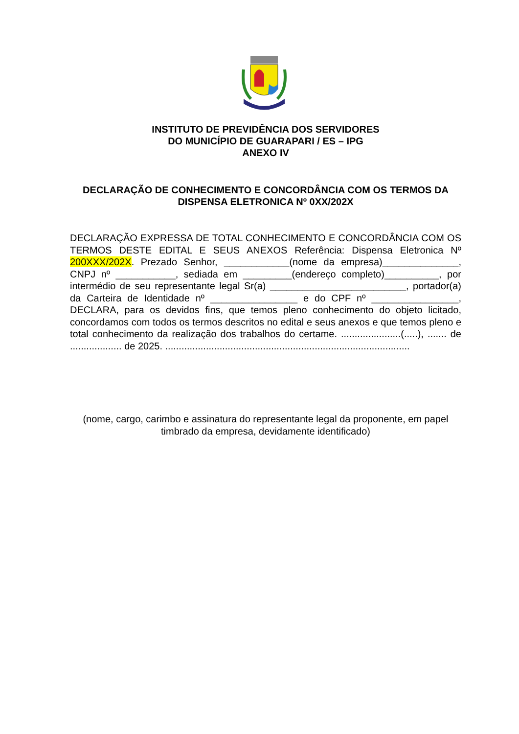INSTITUTO DE PREVIDÊNCIA DOS SERVIDORES
DO MUNICÍPIO DE GUARAPARI / ES – IPG
ANEXO IV
DECLARAÇÃO DE CONHECIMENTO E CONCORDÂNCIA COM OS TERMOS DA DISPENSA ELETRONICA Nº 0XX/202X
DECLARAÇÃO EXPRESSA DE TOTAL CONHECIMENTO E CONCORDÂNCIA COM OS TERMOS DESTE EDITAL E SEUS ANEXOS Referência: Dispensa Eletronica Nº 200XXX/202X. Prezado Senhor, ____________(nome da empresa)______________, CNPJ nº ___________, sediada em _________(endereço completo)__________, por intermédio de seu representante legal Sr(a) _________________________, portador(a) da Carteira de Identidade nº ________________ e do CPF nº ________________, DECLARA, para os devidos fins, que temos pleno conhecimento do objeto licitado, concordamos com todos os termos descritos no edital e seus anexos e que temos pleno e total conhecimento da realização dos trabalhos do certame. ......................(.....), ....... de ................... de 2025. ..........................................................................................
(nome, cargo, carimbo e assinatura do representante legal da proponente, em papel timbrado da empresa, devidamente identificado)